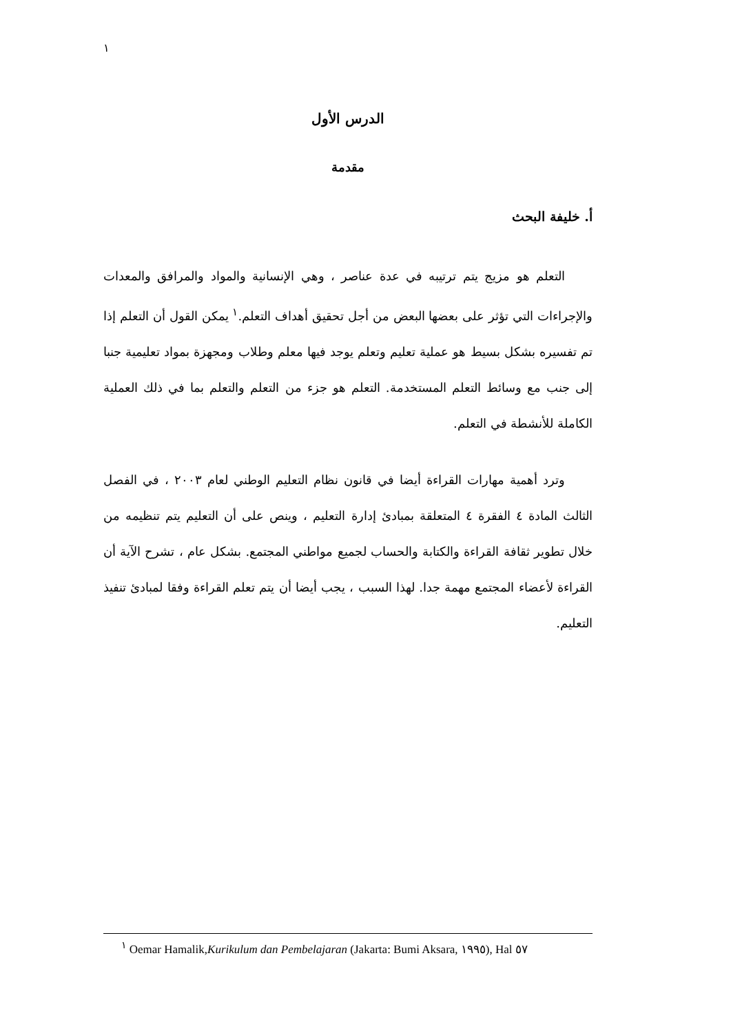١
الدرس الأول
مقدمة
أ. خليفة البحث
التعلم هو مزيج يتم ترتيبه في عدة عناصر ، وهي الإنسانية والمواد والمرافق والمعدات والإجراءات التي تؤثر على بعضها البعض من أجل تحقيق أهداف التعلم.<sup>١</sup> يمكن القول أن التعلم إذا تم تفسيره بشكل بسيط هو عملية تعليم وتعلم يوجد فيها معلم وطلاب ومجهزة بمواد تعليمية جنبا إلى جنب مع وسائط التعلم المستخدمة. التعلم هو جزء من التعلم والتعلم بما في ذلك العملية الكاملة للأنشطة في التعلم.
وترد أهمية مهارات القراءة أيضا في قانون نظام التعليم الوطني لعام ٢٠٠٣ ، في الفصل الثالث المادة ٤ الفقرة ٤ المتعلقة بمبادئ إدارة التعليم ، وينص على أن التعليم يتم تنظيمه من خلال تطوير ثقافة القراءة والكتابة والحساب لجميع مواطني المجتمع. بشكل عام ، تشرح الآية أن القراءة لأعضاء المجتمع مهمة جدا. لهذا السبب ، يجب أيضا أن يتم تعلم القراءة وفقا لمبادئ تنفيذ التعليم.
<sup>١</sup> Oemar Hamalik,Kurikulum dan Pembelajaran (Jakarta: Bumi Aksara, ١٩٩٥), Hal ٥٧